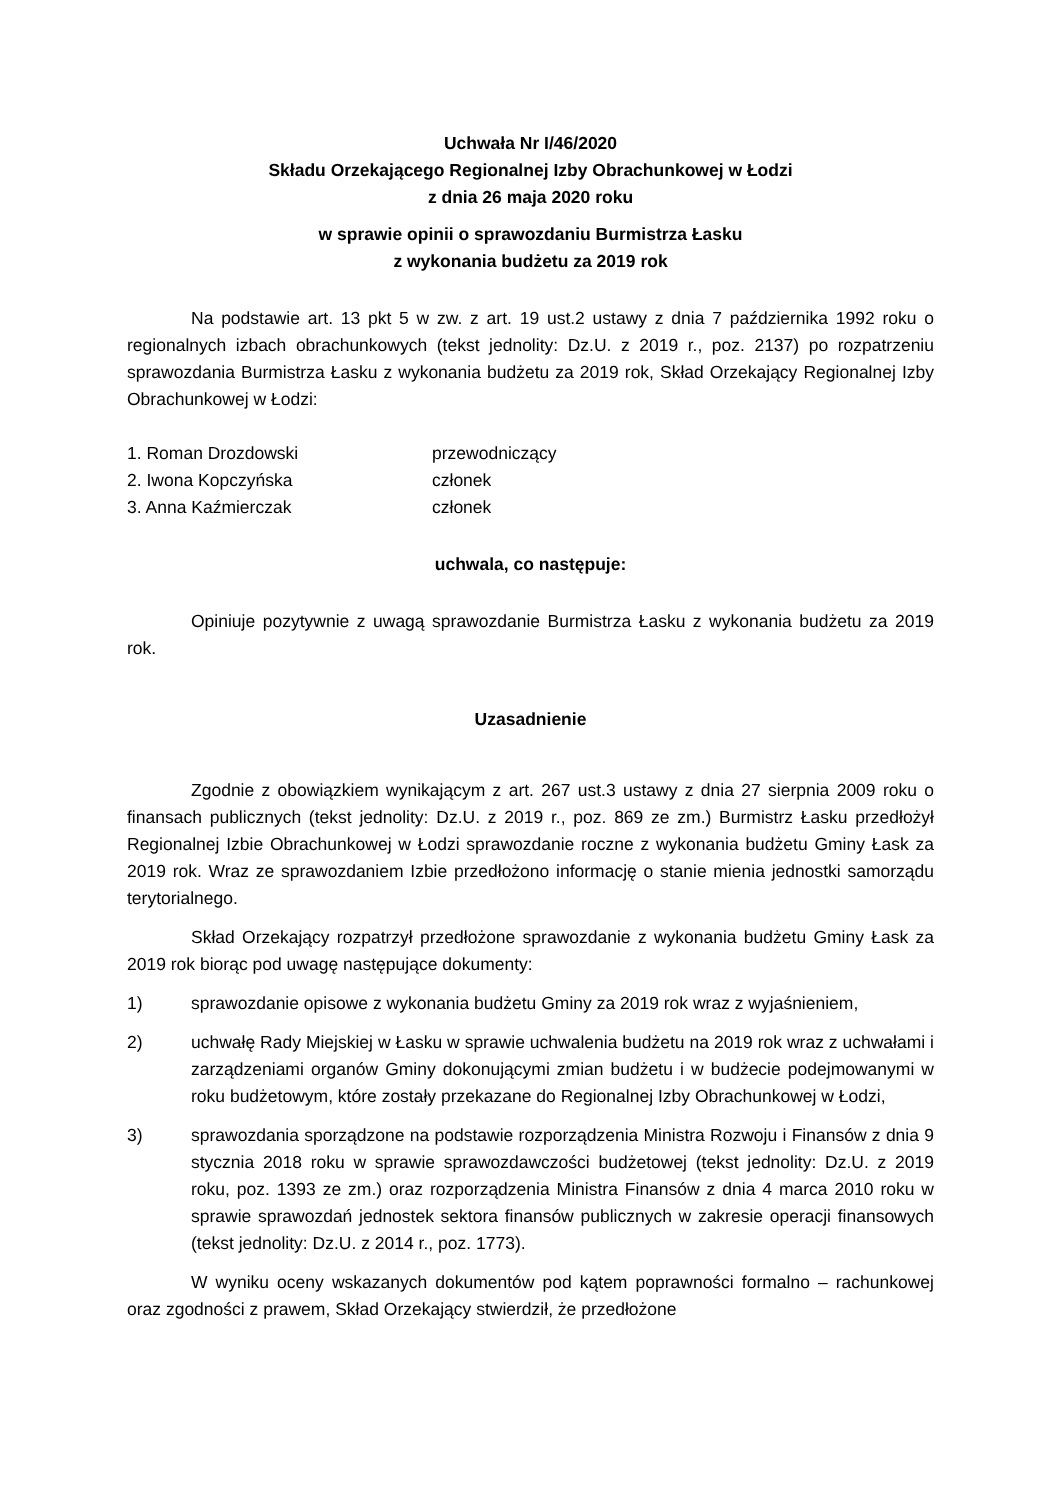Uchwała Nr I/46/2020
Składu Orzekającego Regionalnej Izby Obrachunkowej w Łodzi
z dnia 26 maja 2020 roku
w sprawie opinii o sprawozdaniu Burmistrza Łasku
z wykonania budżetu za 2019 rok
Na podstawie art. 13 pkt 5 w zw. z art. 19 ust.2 ustawy z dnia 7 października 1992 roku o regionalnych izbach obrachunkowych (tekst jednolity: Dz.U. z 2019 r., poz. 2137) po rozpatrzeniu sprawozdania Burmistrza Łasku z wykonania budżetu za 2019 rok, Skład Orzekający Regionalnej Izby Obrachunkowej w Łodzi:
1. Roman Drozdowski przewodniczący
2. Iwona Kopczyńska członek
3. Anna Kaźmierczak członek
uchwala, co następuje:
Opiniuje pozytywnie z uwagą sprawozdanie Burmistrza Łasku z wykonania budżetu za 2019 rok.
Uzasadnienie
Zgodnie z obowiązkiem wynikającym z art. 267 ust.3 ustawy z dnia 27 sierpnia 2009 roku o finansach publicznych (tekst jednolity: Dz.U. z 2019 r., poz. 869 ze zm.) Burmistrz Łasku przedłożył Regionalnej Izbie Obrachunkowej w Łodzi sprawozdanie roczne z wykonania budżetu Gminy Łask za 2019 rok. Wraz ze sprawozdaniem Izbie przedłożono informację o stanie mienia jednostki samorządu terytorialnego.
Skład Orzekający rozpatrzył przedłożone sprawozdanie z wykonania budżetu Gminy Łask za 2019 rok biorąc pod uwagę następujące dokumenty:
1) sprawozdanie opisowe z wykonania budżetu Gminy za 2019 rok wraz z wyjaśnieniem,
2) uchwałę Rady Miejskiej w Łasku w sprawie uchwalenia budżetu na 2019 rok wraz z uchwałami i zarządzeniami organów Gminy dokonującymi zmian budżetu i w budżecie podejmowanymi w roku budżetowym, które zostały przekazane do Regionalnej Izby Obrachunkowej w Łodzi,
3) sprawozdania sporządzone na podstawie rozporządzenia Ministra Rozwoju i Finansów z dnia 9 stycznia 2018 roku w sprawie sprawozdawczości budżetowej (tekst jednolity: Dz.U. z 2019 roku, poz. 1393 ze zm.) oraz rozporządzenia Ministra Finansów z dnia 4 marca 2010 roku w sprawie sprawozdań jednostek sektora finansów publicznych w zakresie operacji finansowych (tekst jednolity: Dz.U. z 2014 r., poz. 1773).
W wyniku oceny wskazanych dokumentów pod kątem poprawności formalno – rachunkowej oraz zgodności z prawem, Skład Orzekający stwierdził, że przedłożone